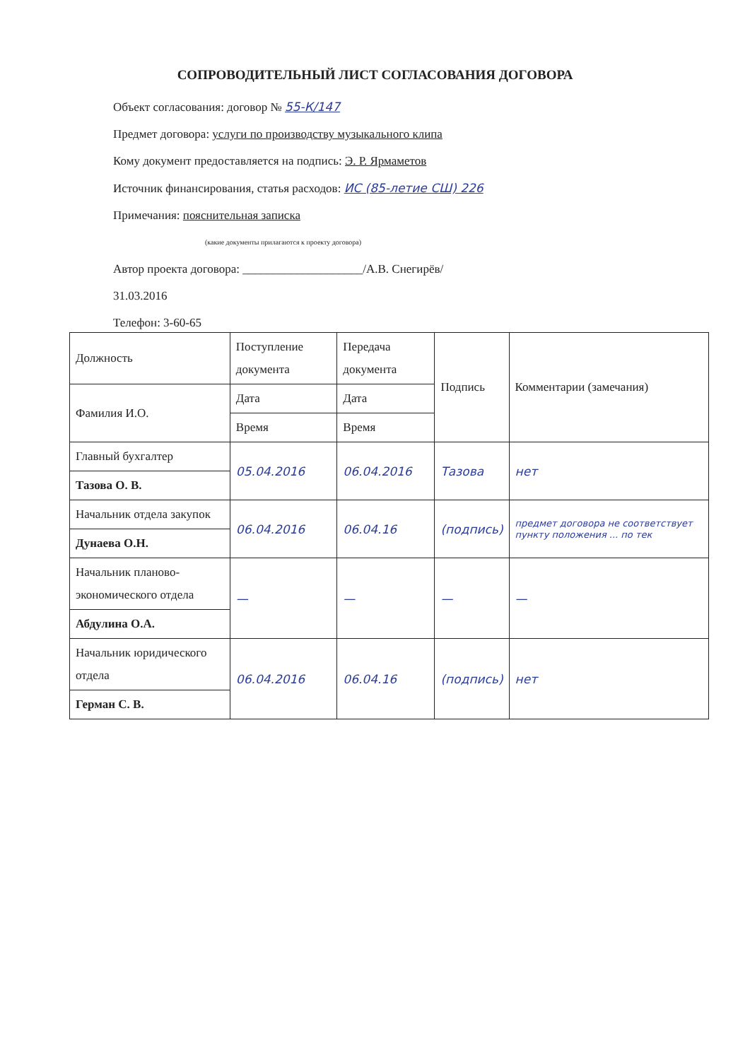СОПРОВОДИТЕЛЬНЫЙ ЛИСТ СОГЛАСОВАНИЯ ДОГОВОРА
Объект согласования: договор № 55-К/147
Предмет договора: услуги по производству музыкального клипа
Кому документ предоставляется на подпись: Э. Р. Ярмаметов
Источник финансирования, статья расходов: ИС (85-летие СШ) 226
Примечания: пояснительная записка
(какие документы прилагаются к проекту договора)
Автор проекта договора: ____________________/А.В. Снегирёв/
31.03.2016
Телефон: 3-60-65
| Должность | Поступление документа | Передача документа | Подпись | Комментарии (замечания) |
| --- | --- | --- | --- | --- |
| Фамилия И.О. | Дата | Дата | | |
| | Время | Время | | |
| Главный бухгалтер | 05.04.2016 | 06.04.2016 | Тазова | нет |
| Тазова О. В. | | | | |
| Начальник отдела закупок | 06.04.2016 | 06.04.16 | (подпись) | предмет договора не соответствует пункту положения ... по тек |
| Дунаева О.Н. | | | | |
| Начальник планово-экономического отдела | — | — | — | — |
| Абдулина О.А. | | | | |
| Начальник юридического отдела | 06.04.2016 | 06.04.16 | (подпись) | нет |
| Герман С. В. | | | | |